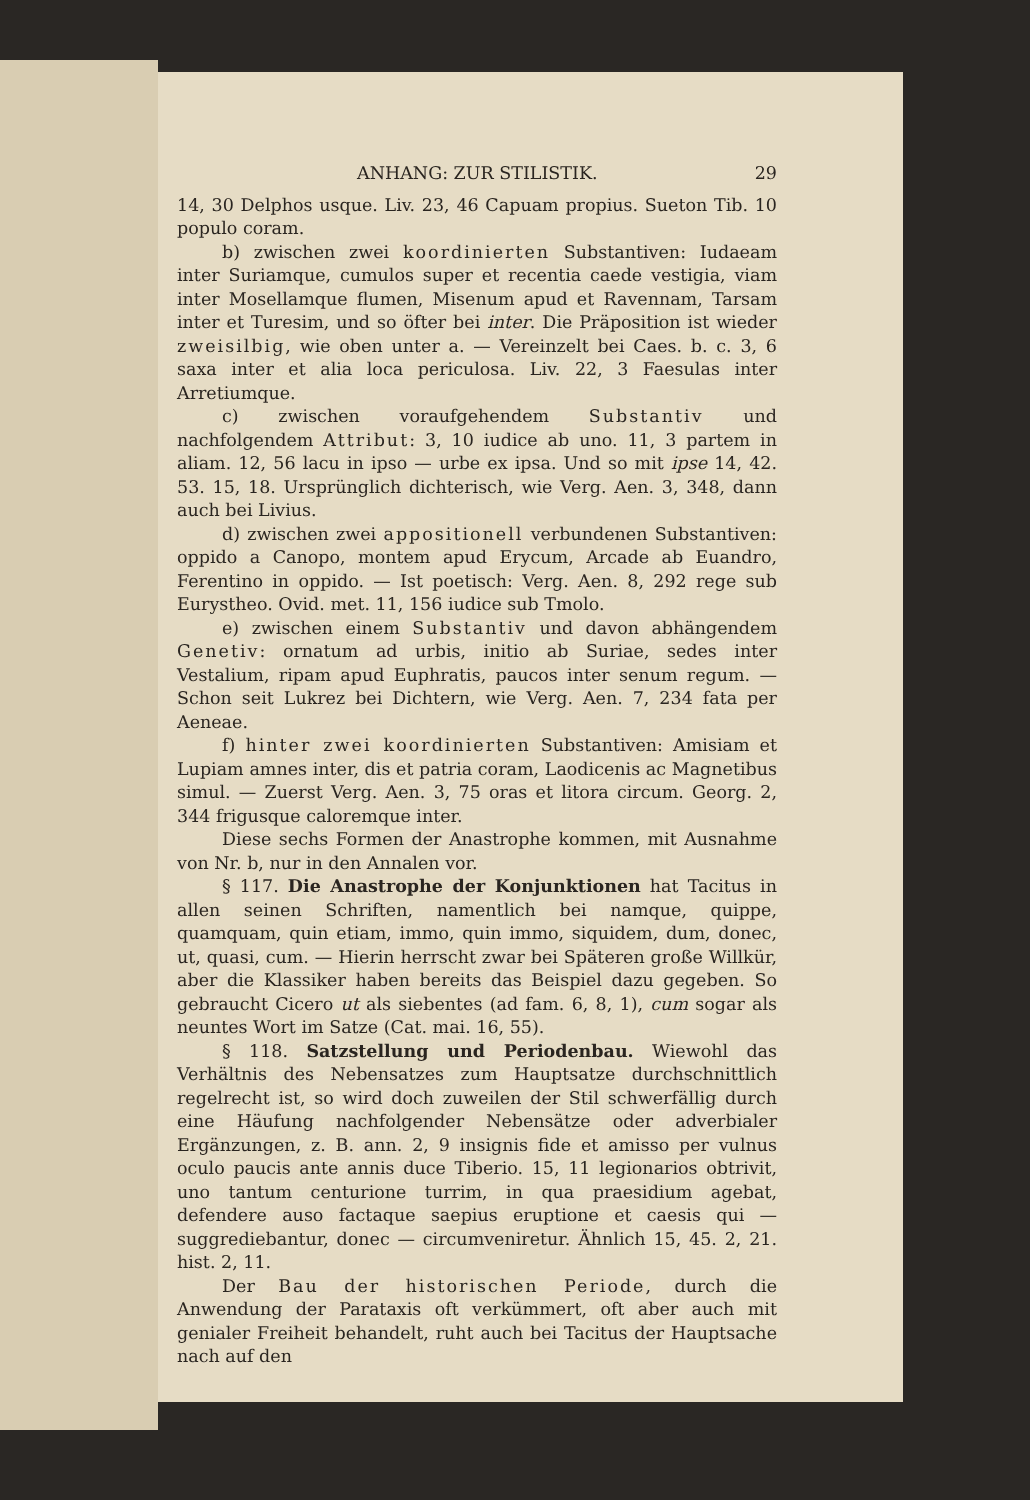ANHANG: ZUR STILISTIK. 29
14, 30 Delphos usque. Liv. 23, 46 Capuam propius. Sueton Tib. 10 populo coram.
b) zwischen zwei koordinierten Substantiven: Iudaeam inter Suriamque, cumulos super et recentia caede vestigia, viam inter Mosellamque flumen, Misenum apud et Ravennam, Tarsam inter et Turesim, und so öfter bei inter. Die Präposition ist wieder zweisilbig, wie oben unter a. — Vereinzelt bei Caes. b. c. 3, 6 saxa inter et alia loca periculosa. Liv. 22, 3 Faesulas inter Arretiumque.
c) zwischen voraufgehendem Substantiv und nachfolgendem Attribut: 3, 10 iudice ab uno. 11, 3 partem in aliam. 12, 56 lacu in ipso — urbe ex ipsa. Und so mit ipse 14, 42. 53. 15, 18. Ursprünglich dichterisch, wie Verg. Aen. 3, 348, dann auch bei Livius.
d) zwischen zwei appositionell verbundenen Substantiven: oppido a Canopo, montem apud Erycum, Arcade ab Euandro, Ferentino in oppido. — Ist poetisch: Verg. Aen. 8, 292 rege sub Eurystheo. Ovid. met. 11, 156 iudice sub Tmolo.
e) zwischen einem Substantiv und davon abhängendem Genetiv: ornatum ad urbis, initio ab Suriae, sedes inter Vestalium, ripam apud Euphratis, paucos inter senum regum. — Schon seit Lukrez bei Dichtern, wie Verg. Aen. 7, 234 fata per Aeneae.
f) hinter zwei koordinierten Substantiven: Amisiam et Lupiam amnes inter, dis et patria coram, Laodicenis ac Magnetibus simul. — Zuerst Verg. Aen. 3, 75 oras et litora circum. Georg. 2, 344 frigusque caloremque inter.
Diese sechs Formen der Anastrophe kommen, mit Ausnahme von Nr. b, nur in den Annalen vor.
§ 117. Die Anastrophe der Konjunktionen hat Tacitus in allen seinen Schriften, namentlich bei namque, quippe, quamquam, quin etiam, immo, quin immo, siquidem, dum, donec, ut, quasi, cum. — Hierin herrscht zwar bei Späteren große Willkür, aber die Klassiker haben bereits das Beispiel dazu gegeben. So gebraucht Cicero ut als siebentes (ad fam. 6, 8, 1), cum sogar als neuntes Wort im Satze (Cat. mai. 16, 55).
§ 118. Satzstellung und Periodenbau. Wiewohl das Verhältnis des Nebensatzes zum Hauptsatze durchschnittlich regelrecht ist, so wird doch zuweilen der Stil schwerfällig durch eine Häufung nachfolgender Nebensätze oder adverbialer Ergänzungen, z. B. ann. 2, 9 insignis fide et amisso per vulnus oculo paucis ante annis duce Tiberio. 15, 11 legionarios obtrivit, uno tantum centurione turrim, in qua praesidium agebat, defendere auso factaque saepius eruptione et caesis qui — suggrediebantur, donec — circumveniretur. Ähnlich 15, 45. 2, 21. hist. 2, 11.
Der Bau der historischen Periode, durch die Anwendung der Parataxis oft verkümmert, oft aber auch mit genialer Freiheit behandelt, ruht auch bei Tacitus der Hauptsache nach auf den